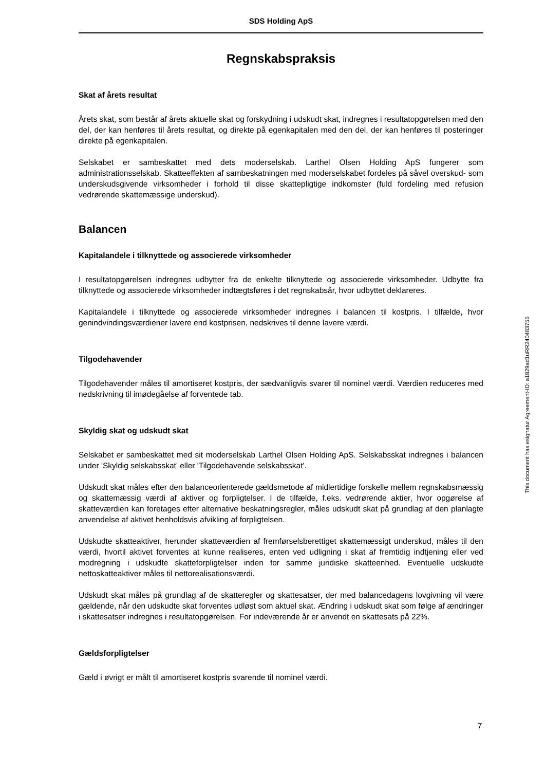SDS Holding ApS
Regnskabspraksis
Skat af årets resultat
Årets skat, som består af årets aktuelle skat og forskydning i udskudt skat, indregnes i resultatopgørelsen med den del, der kan henføres til årets resultat, og direkte på egenkapitalen med den del, der kan henføres til posteringer direkte på egenkapitalen.
Selskabet er sambeskattet med dets moderselskab. Larthel Olsen Holding ApS fungerer som administrationsselskab. Skatteeffekten af sambeskatningen med moderselskabet fordeles på såvel overskud- som underskudsgivende virksomheder i forhold til disse skattepligtige indkomster (fuld fordeling med refusion vedrørende skattemæssige underskud).
Balancen
Kapitalandele i tilknyttede og associerede virksomheder
I resultatopgørelsen indregnes udbytter fra de enkelte tilknyttede og associerede virksomheder. Udbytte fra tilknyttede og associerede virksomheder indtægtsføres i det regnskabsår, hvor udbyttet deklareres.
Kapitalandele i tilknyttede og associerede virksomheder indregnes i balancen til kostpris. I tilfælde, hvor genindvindingsværdiener lavere end kostprisen, nedskrives til denne lavere værdi.
Tilgodehavender
Tilgodehavender måles til amortiseret kostpris, der sædvanligvis svarer til nominel værdi. Værdien reduceres med nedskrivning til imødegåelse af forventede tab.
Skyldig skat og udskudt skat
Selskabet er sambeskattet med sit moderselskab Larthel Olsen Holding ApS. Selskabsskat indregnes i balancen under 'Skyldig selskabsskat' eller 'Tilgodehavende selskabsskat'.
Udskudt skat måles efter den balanceorienterede gældsmetode af midlertidige forskelle mellem regnskabsmæssig og skattemæssig værdi af aktiver og forpligtelser. I de tilfælde, f.eks. vedrørende aktier, hvor opgørelse af skatteværdien kan foretages efter alternative beskatningsregler, måles udskudt skat på grundlag af den planlagte anvendelse af aktivet henholdsvis afvikling af forpligtelsen.
Udskudte skatteaktiver, herunder skatteværdien af fremførselsberettiget skattemæssigt underskud, måles til den værdi, hvortil aktivet forventes at kunne realiseres, enten ved udligning i skat af fremtidig indtjening eller ved modregning i udskudte skatteforpligtelser inden for samme juridiske skatteenhed. Eventuelle udskudte nettoskatteaktiver måles til nettorealisationsværdi.
Udskudt skat måles på grundlag af de skatteregler og skattesatser, der med balancedagens lovgivning vil være gældende, når den udskudte skat forventes udløst som aktuel skat. Ændring i udskudt skat som følge af ændringer i skattesatser indregnes i resultatopgørelsen. For indeværende år er anvendt en skattesats på 22%.
Gældsforpligtelser
Gæld i øvrigt er målt til amortiseret kostpris svarende til nominel værdi.
This document has esignatur Agreement-ID: a1829ad1uRR240483755
7